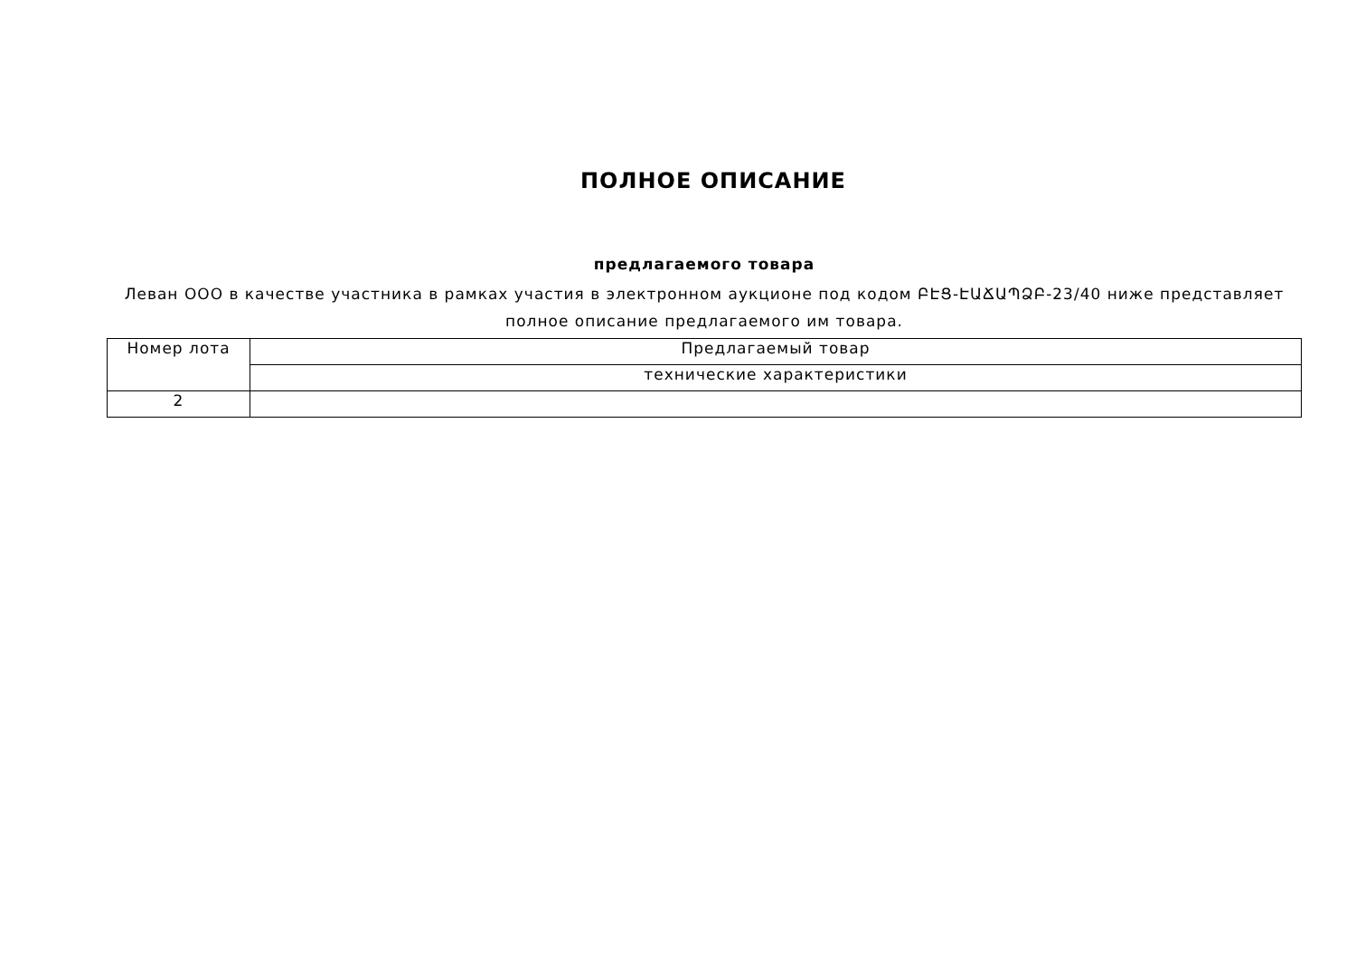ПОЛНОЕ ОПИСАНИЕ
предлагаемого товара
Леван ООО в качестве участника в рамках участия в электронном аукционе под кодом ԲԷՑ-ԷԱՃԱՊՁԲ-23/40 ниже представляет полное описание предлагаемого им товара.
| Номер лота | Предлагаемый товар |
| | технические характеристики |
| 2 | |